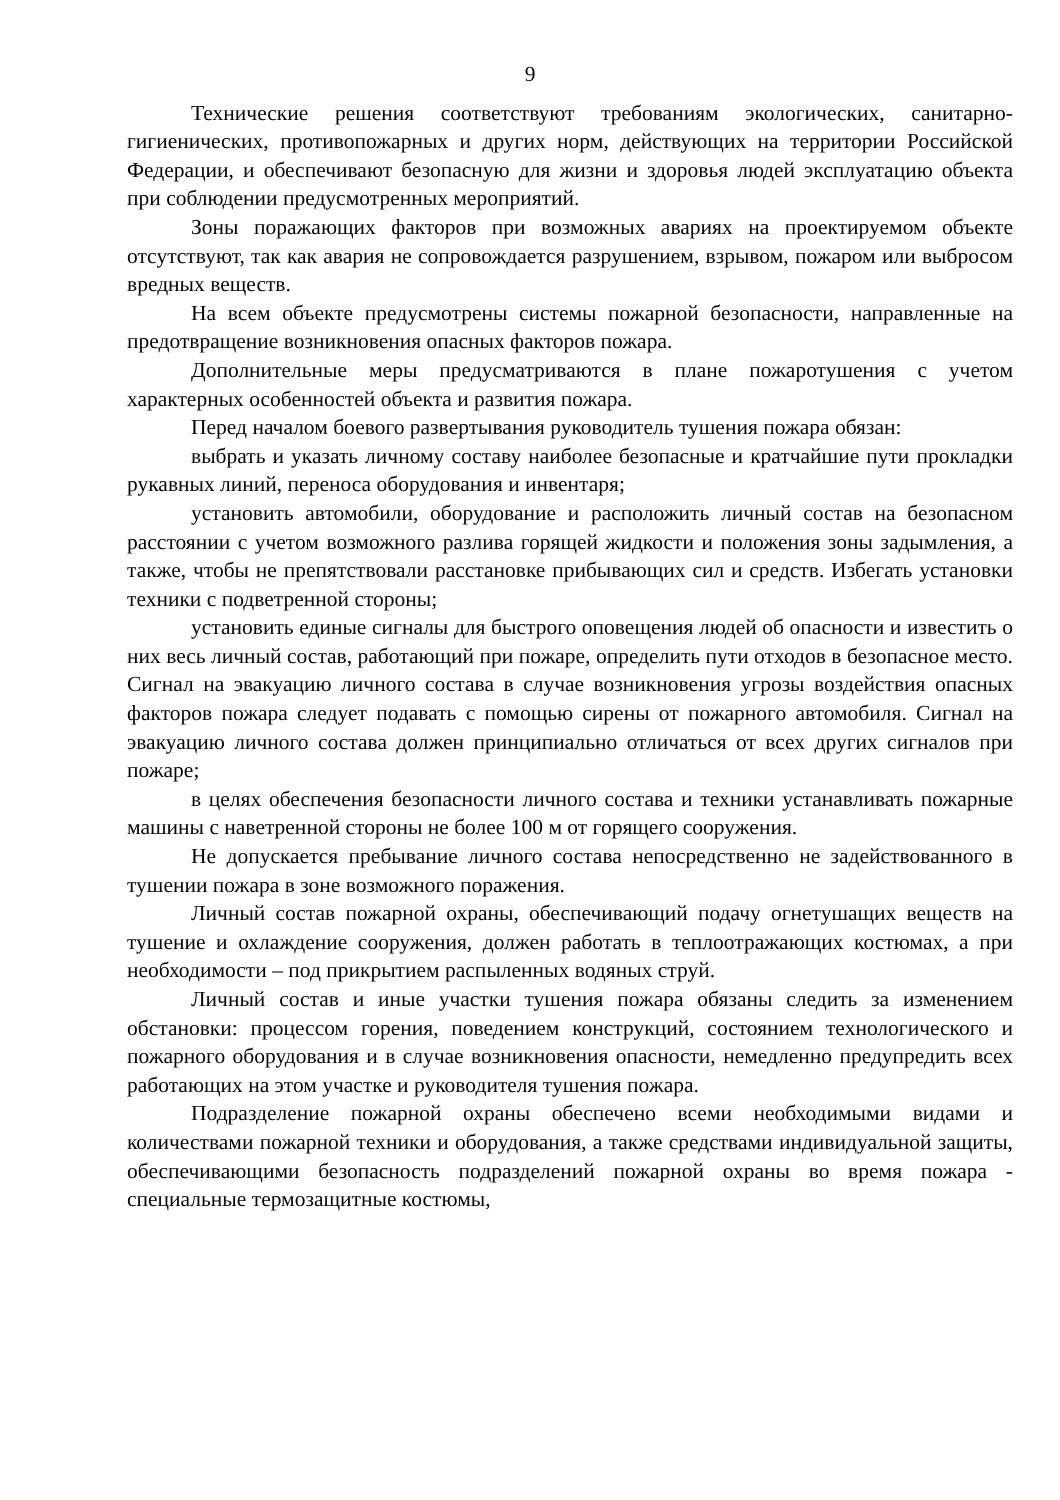9
Технические решения соответствуют требованиям экологических, санитарно-гигиенических, противопожарных и других норм, действующих на территории Российской Федерации, и обеспечивают безопасную для жизни и здоровья людей эксплуатацию объекта при соблюдении предусмотренных мероприятий.
Зоны поражающих факторов при возможных авариях на проектируемом объекте отсутствуют, так как авария не сопровождается разрушением, взрывом, пожаром или выбросом вредных веществ.
На всем объекте предусмотрены системы пожарной безопасности, направленные на предотвращение возникновения опасных факторов пожара.
Дополнительные меры предусматриваются в плане пожаротушения с учетом характерных особенностей объекта и развития пожара.
Перед началом боевого развертывания руководитель тушения пожара обязан:
выбрать и указать личному составу наиболее безопасные и кратчайшие пути прокладки рукавных линий, переноса оборудования и инвентаря;
установить автомобили, оборудование и расположить личный состав на безопасном расстоянии с учетом возможного разлива горящей жидкости и положения зоны задымления, а также, чтобы не препятствовали расстановке прибывающих сил и средств. Избегать установки техники с подветренной стороны;
установить единые сигналы для быстрого оповещения людей об опасности и известить о них весь личный состав, работающий при пожаре, определить пути отходов в безопасное место. Сигнал на эвакуацию личного состава в случае возникновения угрозы воздействия опасных факторов пожара следует подавать с помощью сирены от пожарного автомобиля. Сигнал на эвакуацию личного состава должен принципиально отличаться от всех других сигналов при пожаре;
в целях обеспечения безопасности личного состава и техники устанавливать пожарные машины с наветренной стороны не более 100 м от горящего сооружения.
Не допускается пребывание личного состава непосредственно не задействованного в тушении пожара в зоне возможного поражения.
Личный состав пожарной охраны, обеспечивающий подачу огнетушащих веществ на тушение и охлаждение сооружения, должен работать в теплоотражающих костюмах, а при необходимости – под прикрытием распыленных водяных струй.
Личный состав и иные участки тушения пожара обязаны следить за изменением обстановки: процессом горения, поведением конструкций, состоянием технологического и пожарного оборудования и в случае возникновения опасности, немедленно предупредить всех работающих на этом участке и руководителя тушения пожара.
Подразделение пожарной охраны обеспечено всеми необходимыми видами и количествами пожарной техники и оборудования, а также средствами индивидуальной защиты, обеспечивающими безопасность подразделений пожарной охраны во время пожара - специальные термозащитные костюмы,